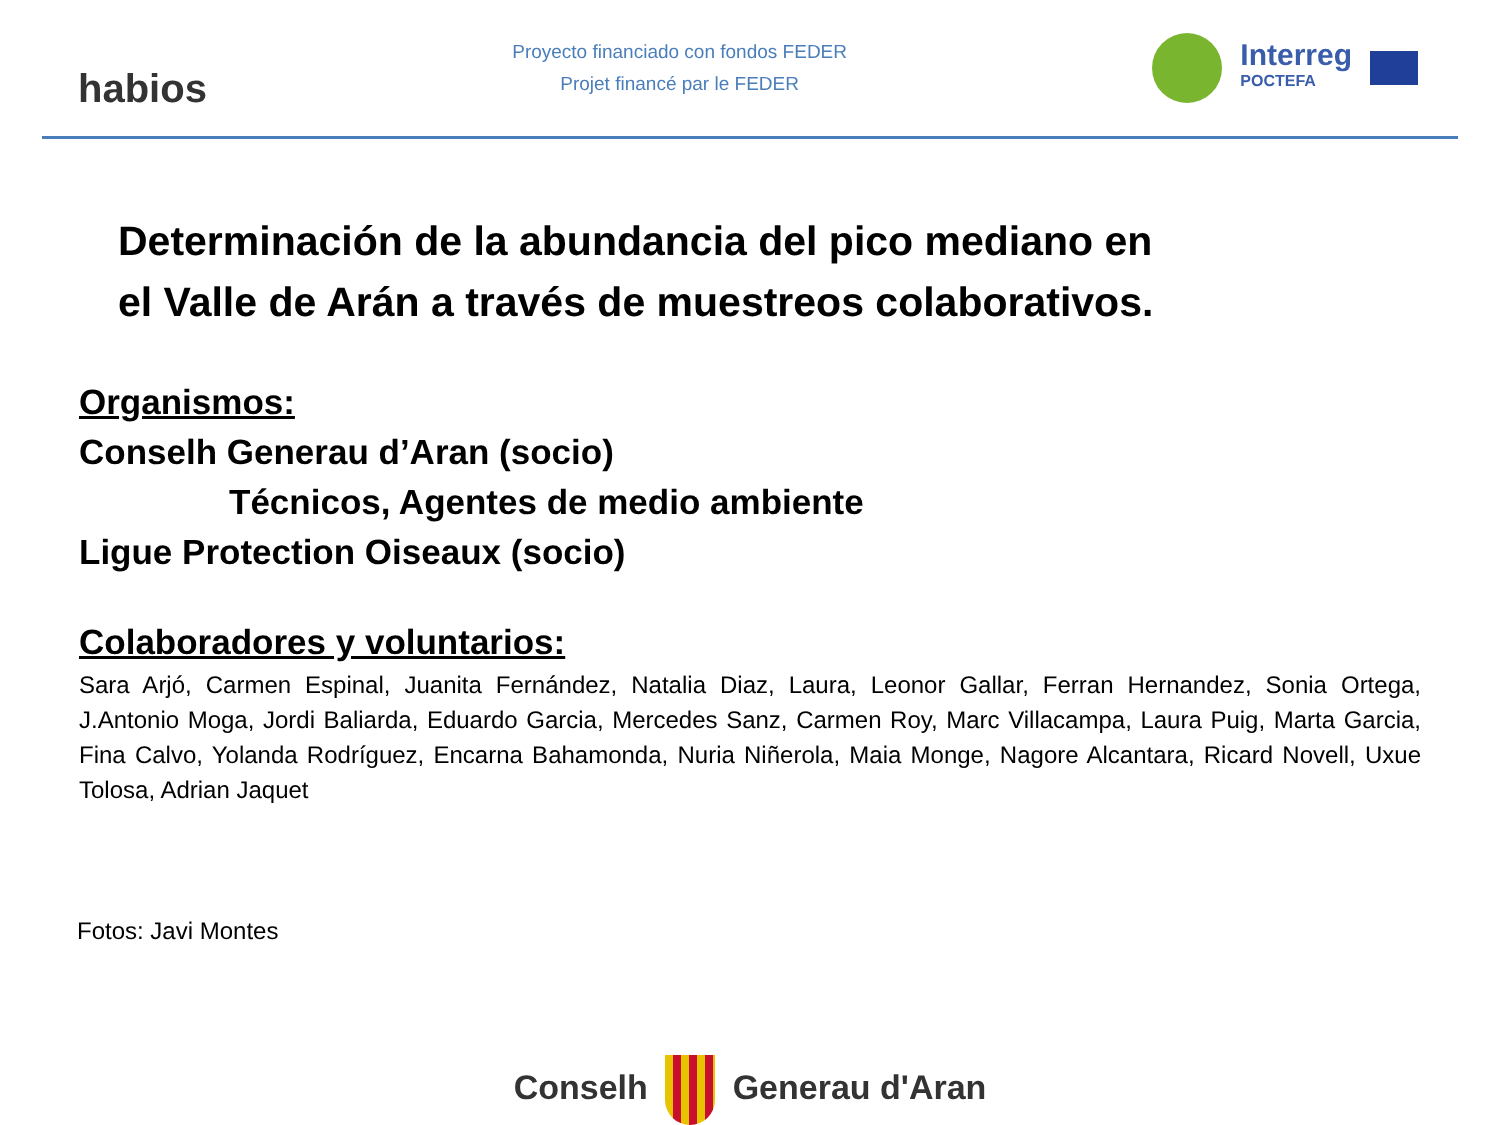habios
Proyecto financiado con fondos FEDER
Projet financé par le FEDER
Interreg
POCTEFA
Determinación de la abundancia del pico mediano en
el Valle de Arán a través de muestreos colaborativos.
Organismos:
Conselh Generau d’Aran (socio)
Técnicos, Agentes de medio ambiente
Ligue Protection Oiseaux (socio)
Colaboradores y voluntarios:
Sara Arjó, Carmen Espinal, Juanita Fernández, Natalia Diaz, Laura, Leonor Gallar, Ferran Hernandez, Sonia Ortega, J.Antonio Moga, Jordi Baliarda, Eduardo Garcia, Mercedes Sanz, Carmen Roy, Marc Villacampa, Laura Puig, Marta Garcia, Fina Calvo, Yolanda Rodríguez, Encarna Bahamonda, Nuria Niñerola, Maia Monge, Nagore Alcantara, Ricard Novell, Uxue Tolosa, Adrian Jaquet
Fotos: Javi Montes
Conselh Generau d'Aran